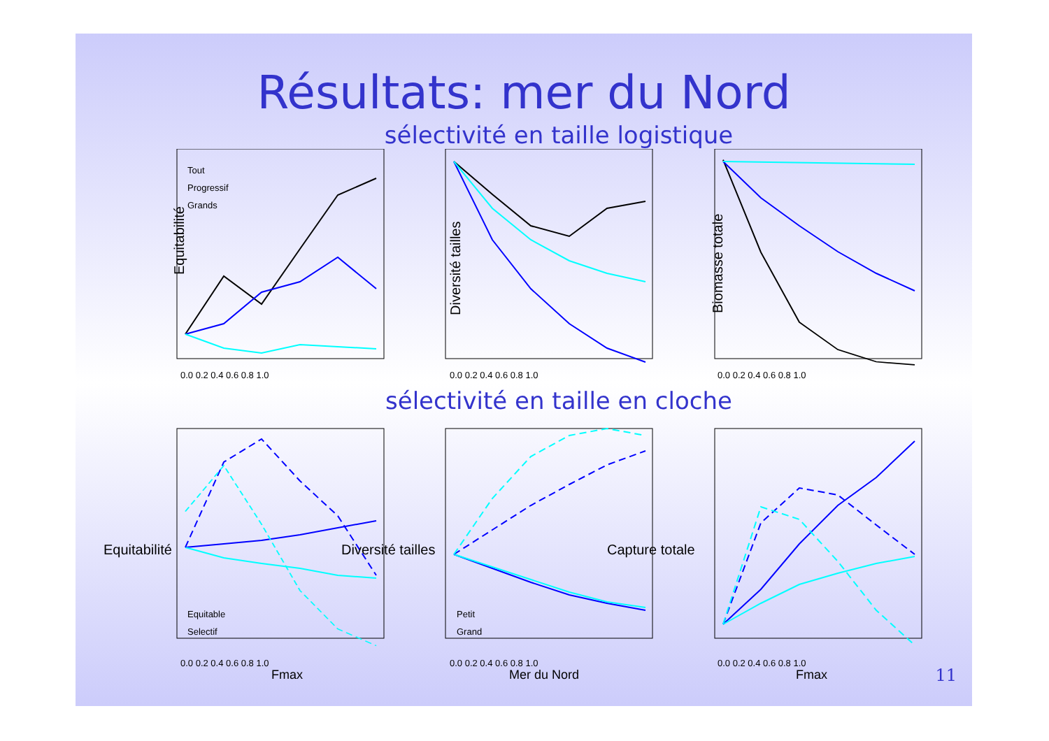Résultats: mer du Nord
sélectivité en taille logistique
Tout
Progressif
Grands
Equitabilité
Diversité tailles
Biomasse totale
0.0 0.2 0.4 0.6 0.8 1.0
0.0 0.2 0.4 0.6 0.8 1.0
0.0 0.2 0.4 0.6 0.8 1.0
sélectivité en taille en cloche
Equitable
Selectif
Petit
Grand
0.0 0.2 0.4 0.6 0.8 1.0
0.0 0.2 0.4 0.6 0.8 1.0
0.0 0.2 0.4 0.6 0.8 1.0
Fmax
Mer du Nord
Fmax
Equitabilité
Diversité tailles
Capture totale
11